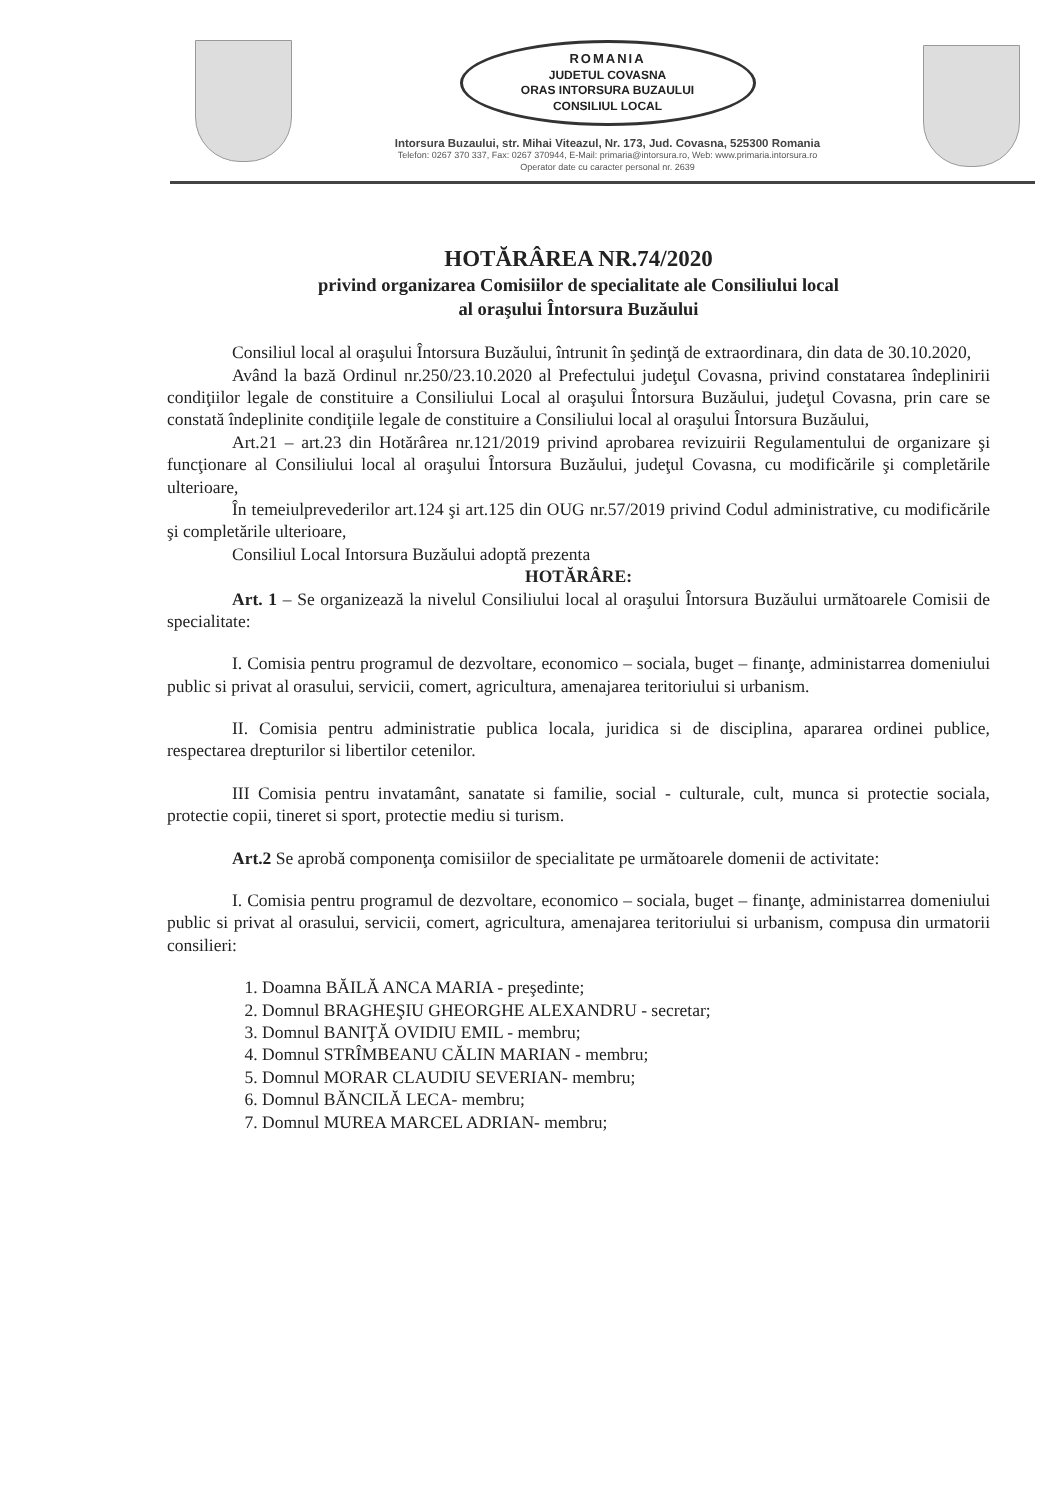ROMANIA
JUDETUL COVASNA
ORAS INTORSURA BUZAULUI
CONSILIUL LOCAL
Intorsura Buzaului, str. Mihai Viteazul, Nr. 173, Jud. Covasna, 525300 Romania
Telefon: 0267 370 337, Fax: 0267 370944, E-Mail: primaria@intorsura.ro, Web: www.primaria.intorsura.ro
Operator date cu caracter personal nr. 2639
HOTĂRÂREA NR.74/2020
privind organizarea Comisiilor de specialitate ale Consiliului local
al oraşului Întorsura Buzăului
Consiliul local al oraşului Întorsura Buzăului, întrunit în şedinţă de extraordinara, din data de 30.10.2020,
Având la bază Ordinul nr.250/23.10.2020 al Prefectului judeţul Covasna, privind constatarea îndeplinirii condiţiilor legale de constituire a Consiliului Local al oraşului Întorsura Buzăului, judeţul Covasna, prin care se constată îndeplinite condiţiile legale de constituire a Consiliului local al oraşului Întorsura Buzăului,
Art.21 – art.23 din Hotărârea nr.121/2019 privind aprobarea revizuirii Regulamentului de organizare şi funcţionare al Consiliului local al oraşului Întorsura Buzăului, judeţul Covasna, cu modificările şi completările ulterioare,
În temeiulprevederilor art.124 şi art.125 din OUG nr.57/2019 privind Codul administrative, cu modificările şi completările ulterioare,
Consiliul Local Intorsura Buzăului adoptă prezenta
HOTĂRÂRE:
Art. 1 – Se organizează la nivelul Consiliului local al oraşului Întorsura Buzăului următoarele Comisii de specialitate:
I. Comisia pentru programul de dezvoltare, economico – sociala, buget – finanţe, administarrea domeniului public si privat al orasului, servicii, comert, agricultura, amenajarea teritoriului si urbanism.
II. Comisia pentru administratie publica locala, juridica si de disciplina, apararea ordinei publice, respectarea drepturilor si libertilor cetenilor.
III Comisia pentru invatamânt, sanatate si familie, social - culturale, cult, munca si protectie sociala, protectie copii, tineret si sport, protectie mediu si turism.
Art.2 Se aprobă componenţa comisiilor de specialitate pe următoarele domenii de activitate:
I. Comisia pentru programul de dezvoltare, economico – sociala, buget – finanţe, administarrea domeniului public si privat al orasului, servicii, comert, agricultura, amenajarea teritoriului si urbanism, compusa din urmatorii consilieri:
1. Doamna BĂILĂ ANCA MARIA - preşedinte;
2. Domnul BRAGHEŞIU GHEORGHE ALEXANDRU - secretar;
3. Domnul BANIŢĂ OVIDIU EMIL - membru;
4. Domnul STRÎMBEANU CĂLIN MARIAN - membru;
5. Domnul MORAR CLAUDIU SEVERIAN- membru;
6. Domnul BĂNCILĂ LECA- membru;
7. Domnul MUREA MARCEL ADRIAN- membru;